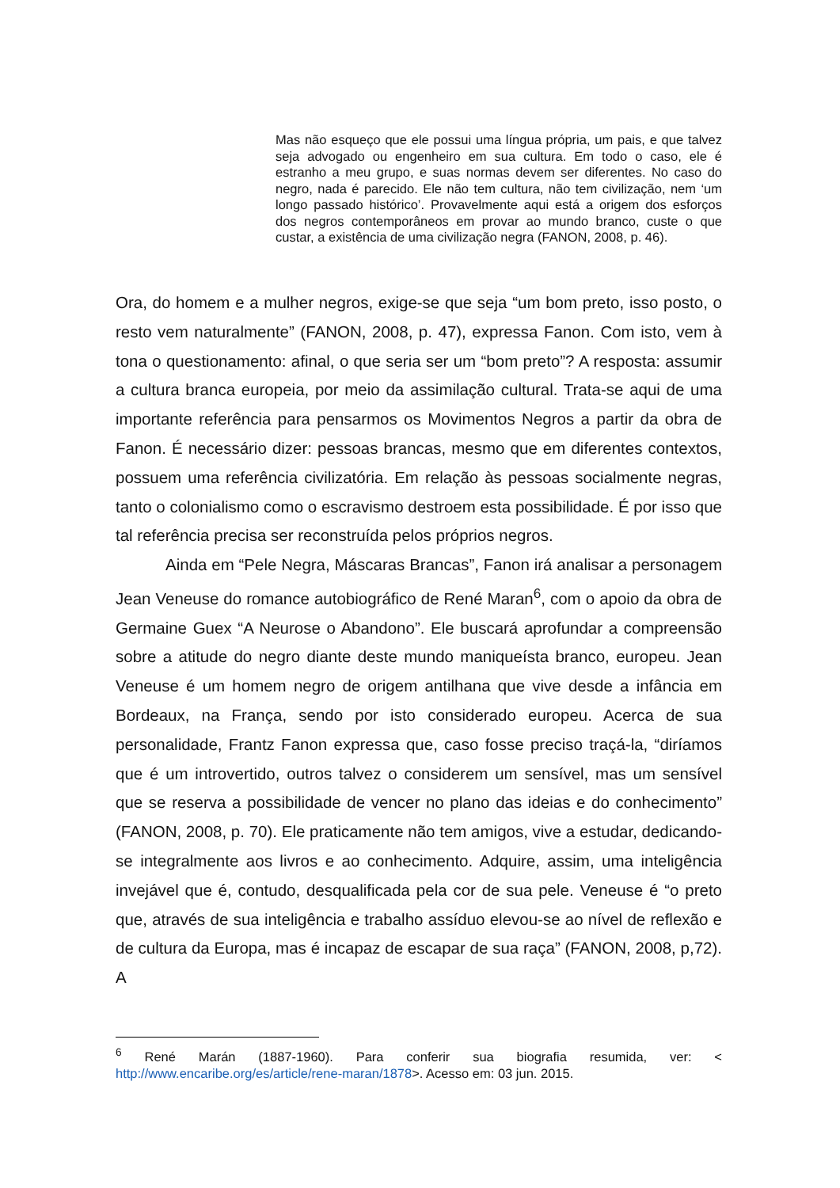Mas não esqueço que ele possui uma língua própria, um pais, e que talvez seja advogado ou engenheiro em sua cultura. Em todo o caso, ele é estranho a meu grupo, e suas normas devem ser diferentes. No caso do negro, nada é parecido. Ele não tem cultura, não tem civilização, nem ‘um longo passado histórico’. Provavelmente aqui está a origem dos esforços dos negros contemporâneos em provar ao mundo branco, custe o que custar, a existência de uma civilização negra (FANON, 2008, p. 46).
Ora, do homem e a mulher negros, exige-se que seja “um bom preto, isso posto, o resto vem naturalmente” (FANON, 2008, p. 47), expressa Fanon. Com isto, vem à tona o questionamento: afinal, o que seria ser um “bom preto”? A resposta: assumir a cultura branca europeia, por meio da assimilação cultural. Trata-se aqui de uma importante referência para pensarmos os Movimentos Negros a partir da obra de Fanon. É necessário dizer: pessoas brancas, mesmo que em diferentes contextos, possuem uma referência civilizatória. Em relação às pessoas socialmente negras, tanto o colonialismo como o escravismo destroem esta possibilidade. É por isso que tal referência precisa ser reconstruída pelos próprios negros.
Ainda em “Pele Negra, Máscaras Brancas”, Fanon irá analisar a personagem Jean Veneuse do romance autobiográfico de René Maran<sup>6</sup>, com o apoio da obra de Germaine Guex “A Neurose o Abandono”. Ele buscará aprofundar a compreensão sobre a atitude do negro diante deste mundo maniqueísta branco, europeu. Jean Veneuse é um homem negro de origem antilhana que vive desde a infância em Bordeaux, na França, sendo por isto considerado europeu. Acerca de sua personalidade, Frantz Fanon expressa que, caso fosse preciso traçá-la, “diríamos que é um introvertido, outros talvez o considerem um sensível, mas um sensível que se reserva a possibilidade de vencer no plano das ideias e do conhecimento” (FANON, 2008, p. 70). Ele praticamente não tem amigos, vive a estudar, dedicando-se integralmente aos livros e ao conhecimento. Adquire, assim, uma inteligência invejável que é, contudo, desqualificada pela cor de sua pele. Veneuse é “o preto que, através de sua inteligência e trabalho assíduo elevou-se ao nível de reflexão e de cultura da Europa, mas é incapaz de escapar de sua raça” (FANON, 2008, p,72). A
<sup>6</sup> René Marán (1887-1960). Para conferir sua biografia resumida, ver: < http://www.encaribe.org/es/article/rene-maran/1878>. Acesso em: 03 jun. 2015.